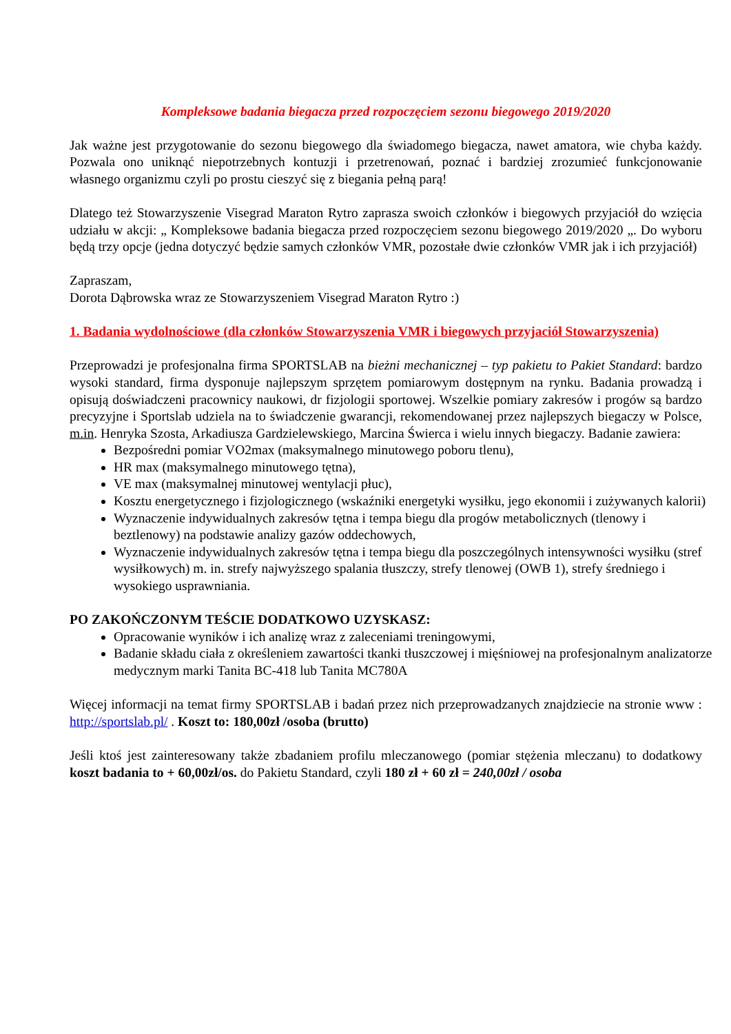Kompleksowe badania biegacza przed rozpoczęciem sezonu biegowego 2019/2020
Jak ważne jest przygotowanie do sezonu biegowego dla świadomego biegacza, nawet amatora, wie chyba każdy. Pozwala ono uniknąć niepotrzebnych kontuzji i przetrenowań, poznać i bardziej zrozumieć funkcjonowanie własnego organizmu czyli po prostu cieszyć się z biegania pełną parą!
Dlatego też Stowarzyszenie Visegrad Maraton Rytro zaprasza swoich członków i biegowych przyjaciół do wzięcia udziału w akcji: „ Kompleksowe badania biegacza przed rozpoczęciem sezonu biegowego 2019/2020 „. Do wyboru będą trzy opcje (jedna dotyczyć będzie samych członków VMR, pozostałe dwie członków VMR jak i ich przyjaciół)
Zapraszam,
Dorota Dąbrowska wraz ze Stowarzyszeniem Visegrad Maraton Rytro :)
1. Badania wydolnościowe (dla członków Stowarzyszenia VMR i biegowych przyjaciół Stowarzyszenia)
Przeprowadzi je profesjonalna firma SPORTSLAB na bieżni mechanicznej – typ pakietu to Pakiet Standard: bardzo wysoki standard, firma dysponuje najlepszym sprzętem pomiarowym dostępnym na rynku. Badania prowadzą i opisują doświadczeni pracownicy naukowi, dr fizjologii sportowej. Wszelkie pomiary zakresów i progów są bardzo precyzyjne i Sportslab udziela na to świadczenie gwarancji, rekomendowanej przez najlepszych biegaczy w Polsce, m.in. Henryka Szosta, Arkadiusza Gardzielewskiego, Marcina Świerca i wielu innych biegaczy. Badanie zawiera:
Bezpośredni pomiar VO2max (maksymalnego minutowego poboru tlenu),
HR max (maksymalnego minutowego tętna),
VE max (maksymalnej minutowej wentylacji płuc),
Kosztu energetycznego i fizjologicznego (wskaźniki energetyki wysiłku, jego ekonomii i zużywanych kalorii)
Wyznaczenie indywidualnych zakresów tętna i tempa biegu dla progów metabolicznych (tlenowy i beztlenowy) na podstawie analizy gazów oddechowych,
Wyznaczenie indywidualnych zakresów tętna i tempa biegu dla poszczególnych intensywności wysiłku (stref wysiłkowych) m. in. strefy najwyższego spalania tłuszczy, strefy tlenowej (OWB 1), strefy średniego i wysokiego usprawniania.
PO ZAKOŃCZONYM TEŚCIE DODATKOWO UZYSKASZ:
Opracowanie wyników i ich analizę wraz z zaleceniami treningowymi,
Badanie składu ciała z określeniem zawartości tkanki tłuszczowej i mięśniowej na profesjonalnym analizatorze medycznym marki Tanita BC-418 lub Tanita MC780A
Więcej informacji na temat firmy SPORTSLAB i badań przez nich przeprowadzanych znajdziecie na stronie www : http://sportslab.pl/ . Koszt to: 180,00zł /osoba (brutto)
Jeśli ktoś jest zainteresowany także zbadaniem profilu mleczanowego (pomiar stężenia mleczanu) to dodatkowy koszt badania to + 60,00zł/os. do Pakietu Standard, czyli 180 zł + 60 zł = 240,00zł / osoba